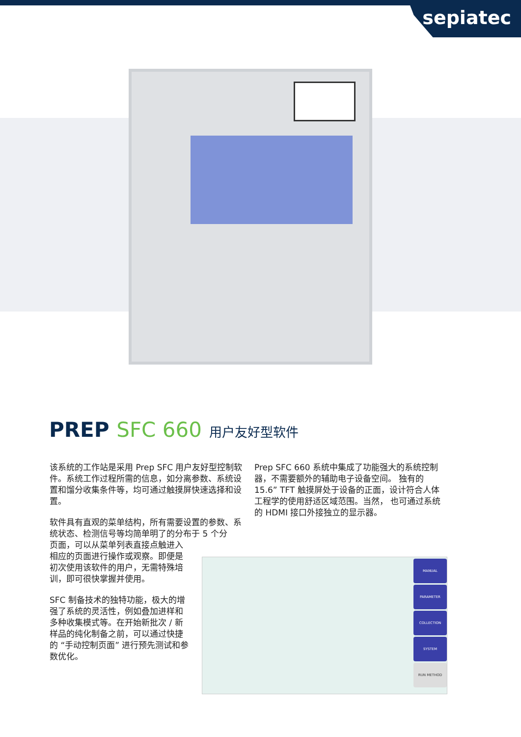sepiatec
PREP SFC 660 用户友好型软件
该系统的工作站是采用 Prep SFC 用户友好型控制软件。系统工作过程所需的信息，如分离参数、系统设置和馏分收集条件等，均可通过触摸屏快速选择和设置。
软件具有直观的菜单结构，所有需要设置的参数、系统状态、检测信号等均简单明了的分布于 5 个分
页面，可以从菜单列表直接点触进入
相应的页面进行操作或观察。即便是
初次使用该软件的用户，无需特殊培
训，即可很快掌握并使用。
SFC 制备技术的独特功能，极大的增
强了系统的灵活性，例如叠加进样和
多种收集模式等。在开始新批次 / 新
样品的纯化制备之前，可以通过快捷
的 “手动控制页面” 进行预先测试和参
数优化。
Prep SFC 660 系统中集成了功能强大的系统控制器，不需要额外的辅助电子设备空间。 独有的 15.6” TFT 触摸屏处于设备的正面，设计符合人体工程学的使用舒适区域范围。当然， 也可通过系统的 HDMI 接口外接独立的显示器。
MANUAL
PARAMETER
COLLECTION
SYSTEM
RUN METHOD